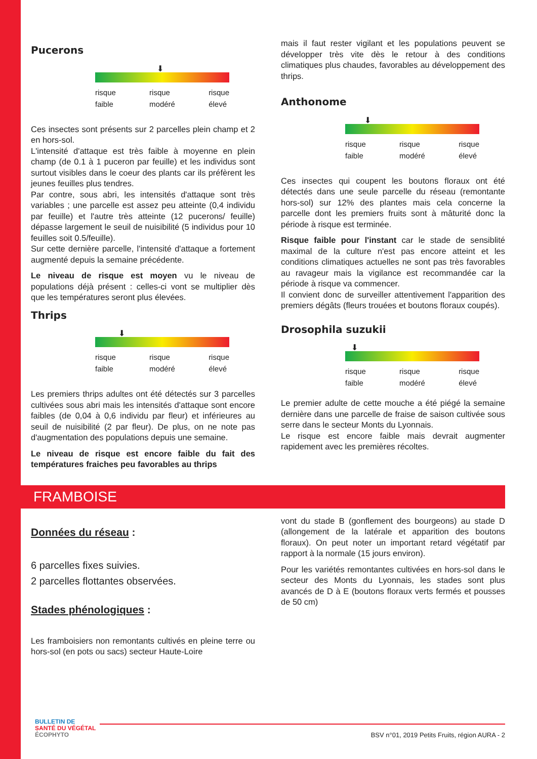Pucerons
⬇
risque
faible risque
modéré risque
élevé
Ces insectes sont présents sur 2 parcelles plein champ et 2 en hors-sol.
L'intensité d'attaque est très faible à moyenne en plein champ (de 0.1 à 1 puceron par feuille) et les individus sont surtout visibles dans le coeur des plants car ils préfèrent les jeunes feuilles plus tendres.
Par contre, sous abri, les intensités d'attaque sont très variables ; une parcelle est assez peu atteinte (0,4 individu par feuille) et l'autre très atteinte (12 pucerons/ feuille) dépasse largement le seuil de nuisibilité (5 individus pour 10 feuilles soit 0.5/feuille).
Sur cette dernière parcelle, l'intensité d'attaque a fortement augmenté depuis la semaine précédente.
Le niveau de risque est moyen vu le niveau de populations déjà présent : celles-ci vont se multiplier dès que les températures seront plus élevées.
Thrips
⬇
risque
faible risque
modéré risque
élevé
Les premiers thrips adultes ont été détectés sur 3 parcelles cultivées sous abri mais les intensités d'attaque sont encore faibles (de 0,04 à 0,6 individu par fleur) et inférieures au seuil de nuisibilité (2 par fleur). De plus, on ne note pas d'augmentation des populations depuis une semaine.
Le niveau de risque est encore faible du fait des températures fraiches peu favorables au thrips
mais il faut rester vigilant et les populations peuvent se développer très vite dès le retour à des conditions climatiques plus chaudes, favorables au développement des thrips.
Anthonome
⬇
risque
faible risque
modéré risque
élevé
Ces insectes qui coupent les boutons floraux ont été détectés dans une seule parcelle du réseau (remontante hors-sol) sur 12% des plantes mais cela concerne la parcelle dont les premiers fruits sont à mâturité donc la période à risque est terminée.
Risque faible pour l'instant car le stade de sensiblité maximal de la culture n'est pas encore atteint et les conditions climatiques actuelles ne sont pas très favorables au ravageur mais la vigilance est recommandée car la période à risque va commencer.
Il convient donc de surveiller attentivement l'apparition des premiers dégâts (fleurs trouées et boutons floraux coupés).
Drosophila suzukii
⬇
risque
faible risque
modéré risque
élevé
Le premier adulte de cette mouche a été piégé la semaine dernière dans une parcelle de fraise de saison cultivée sous serre dans le secteur Monts du Lyonnais.
Le risque est encore faible mais devrait augmenter rapidement avec les premières récoltes.
FRAMBOISE
Données du réseau :
6 parcelles fixes suivies.
2 parcelles flottantes observées.
Stades phénologiques :
Les framboisiers non remontants cultivés en pleine terre ou hors-sol (en pots ou sacs) secteur Haute-Loire
vont du stade B (gonflement des bourgeons) au stade D (allongement de la latérale et apparition des boutons floraux). On peut noter un important retard végétatif par rapport à la normale (15 jours environ).
Pour les variétés remontantes cultivées en hors-sol dans le secteur des Monts du Lyonnais, les stades sont plus avancés de D à E (boutons floraux verts fermés et pousses de 50 cm)
BULLETIN DE
SANTÉ DU VÉGÉTAL
ÉCOPHYTO
BSV n°01, 2019 Petits Fruits, région AURA - 2